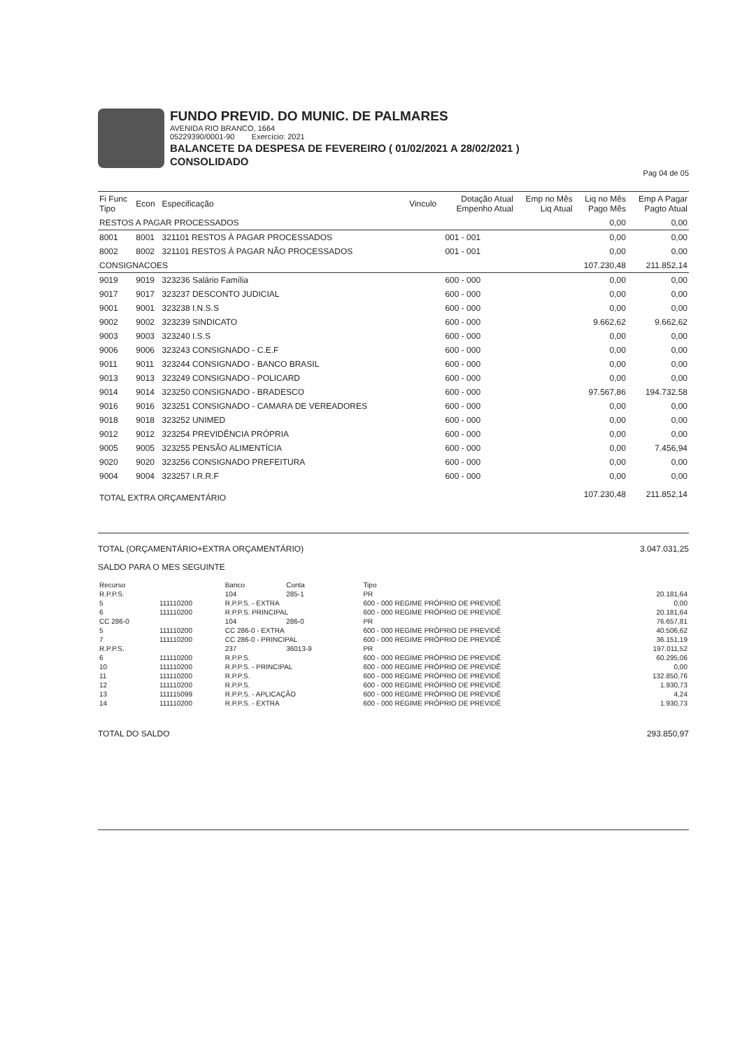FUNDO PREVID. DO MUNIC. DE PALMARES
AVENIDA RIO BRANCO, 1664
05229390/0001-90 Exercício: 2021
BALANCETE DA DESPESA DE FEVEREIRO ( 01/02/2021 A 28/02/2021 )
CONSOLIDADO
Pag 04 de 05
| Fi Func Tipo | Econ | Especificação | Vinculo | Dotação Atual Empenho Atual | Emp no Mês Liq Atual | Liq no Mês Pago Mês | Emp A Pagar Pagto Atual |
| --- | --- | --- | --- | --- | --- | --- | --- |
| RESTOS A PAGAR PROCESSADOS | | | | | | 0,00 | 0,00 |
| 8001 | 8001 | 321101 RESTOS À PAGAR PROCESSADOS | | 001 - 001 | | 0,00 | 0,00 |
| 8002 | 8002 | 321101 RESTOS À PAGAR NÃO PROCESSADOS | | 001 - 001 | | 0,00 | 0,00 |
| CONSIGNACOES | | | | | | 107.230,48 | 211.852,14 |
| 9019 | 9019 | 323236 Salário Família | | 600 - 000 | | 0,00 | 0,00 |
| 9017 | 9017 | 323237 DESCONTO JUDICIAL | | 600 - 000 | | 0,00 | 0,00 |
| 9001 | 9001 | 323238 I.N.S.S | | 600 - 000 | | 0,00 | 0,00 |
| 9002 | 9002 | 323239 SINDICATO | | 600 - 000 | | 9.662,62 | 9.662,62 |
| 9003 | 9003 | 323240 I.S.S | | 600 - 000 | | 0,00 | 0,00 |
| 9006 | 9006 | 323243 CONSIGNADO - C.E.F | | 600 - 000 | | 0,00 | 0,00 |
| 9011 | 9011 | 323244 CONSIGNADO - BANCO BRASIL | | 600 - 000 | | 0,00 | 0,00 |
| 9013 | 9013 | 323249 CONSIGNADO - POLICARD | | 600 - 000 | | 0,00 | 0,00 |
| 9014 | 9014 | 323250 CONSIGNADO - BRADESCO | | 600 - 000 | | 97.567,86 | 194.732,58 |
| 9016 | 9016 | 323251 CONSIGNADO - CAMARA DE VEREADORES | | 600 - 000 | | 0,00 | 0,00 |
| 9018 | 9018 | 323252 UNIMED | | 600 - 000 | | 0,00 | 0,00 |
| 9012 | 9012 | 323254 PREVIDÊNCIA PRÓPRIA | | 600 - 000 | | 0,00 | 0,00 |
| 9005 | 9005 | 323255 PENSÃO ALIMENTÍCIA | | 600 - 000 | | 0,00 | 7.456,94 |
| 9020 | 9020 | 323256 CONSIGNADO PREFEITURA | | 600 - 000 | | 0,00 | 0,00 |
| 9004 | 9004 | 323257 I.R.R.F | | 600 - 000 | | 0,00 | 0,00 |
| TOTAL EXTRA ORÇAMENTÁRIO | | | | | | 107.230,48 | 211.852,14 |
TOTAL (ORÇAMENTÁRIO+EXTRA ORÇAMENTÁRIO) 3.047.031,25
SALDO PARA O MES SEGUINTE
| Recurso | | Banco | Conta | Tipo | |
| R.P.P.S. | | 104 | 285-1 | PR | 20.181,64 |
| 5 | 111110200 | R.P.P.S. - EXTRA | | 600 - 000 REGIME PRÓPRIO DE PREVIDÊ | 0,00 |
| 6 | 111110200 | R.P.P.S. PRINCIPAL | | 600 - 000 REGIME PRÓPRIO DE PREVIDÊ | 20.181,64 |
| CC 286-0 | | 104 | 286-0 | PR | 76.657,81 |
| 5 | 111110200 | CC 286-0 - EXTRA | | 600 - 000 REGIME PRÓPRIO DE PREVIDÊ | 40.506,62 |
| 7 | 111110200 | CC 286-0 - PRINCIPAL | | 600 - 000 REGIME PRÓPRIO DE PREVIDÊ | 36.151,19 |
| R.P.P.S. | | 237 | 36013-9 | PR | 197.011,52 |
| 6 | 111110200 | R.P.P.S. | | 600 - 000 REGIME PRÓPRIO DE PREVIDÊ | 60.295,06 |
| 10 | 111110200 | R.P.P.S. - PRINCIPAL | | 600 - 000 REGIME PRÓPRIO DE PREVIDÊ | 0,00 |
| 11 | 111110200 | R.P.P.S. | | 600 - 000 REGIME PRÓPRIO DE PREVIDÊ | 132.850,76 |
| 12 | 111110200 | R.P.P.S. | | 600 - 000 REGIME PRÓPRIO DE PREVIDÊ | 1.930,73 |
| 13 | 111115099 | R.P.P.S. - APLICAÇÃO | | 600 - 000 REGIME PRÓPRIO DE PREVIDÊ | 4,24 |
| 14 | 111110200 | R.P.P.S. - EXTRA | | 600 - 000 REGIME PRÓPRIO DE PREVIDÊ | 1.930,73 |
TOTAL DO SALDO 293.850,97